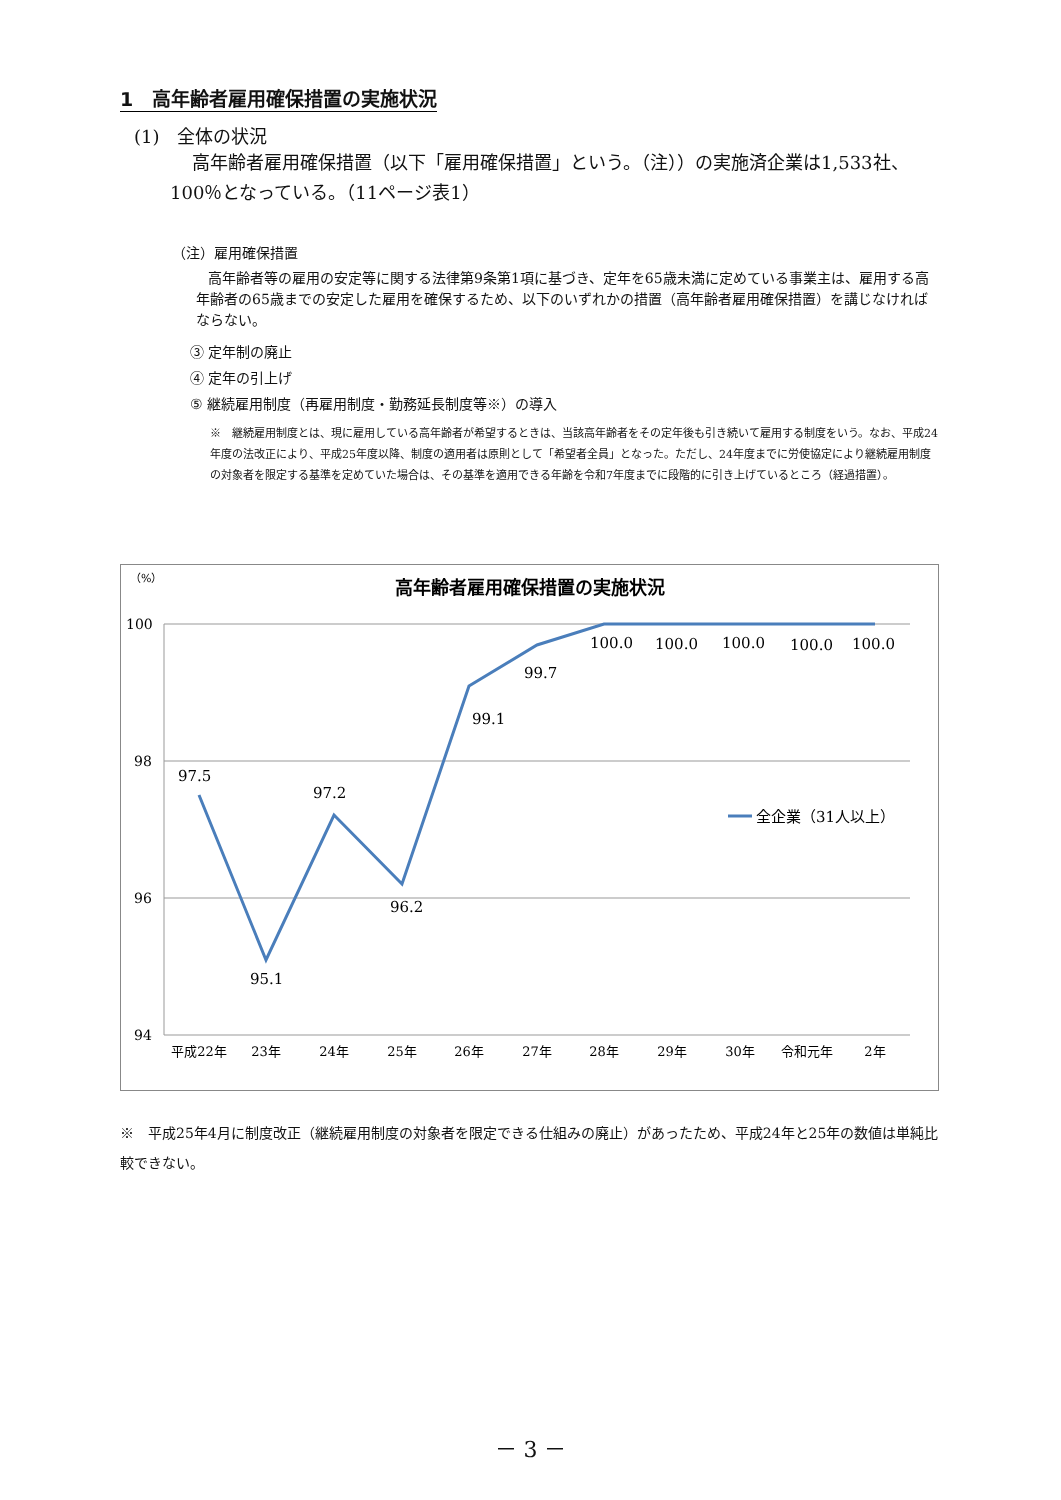1　高年齢者雇用確保措置の実施状況
(1)　全体の状況
高年齢者雇用確保措置（以下「雇用確保措置」という。（注））の実施済企業は1,533社、100％となっている。（11ページ表1）
（注）雇用確保措置
高年齢者等の雇用の安定等に関する法律第9条第1項に基づき、定年を65歳未満に定めている事業主は、雇用する高年齢者の65歳までの安定した雇用を確保するため、以下のいずれかの措置（高年齢者雇用確保措置）を講じなければならない。
③ 定年制の廃止
④ 定年の引上げ
⑤ 継続雇用制度（再雇用制度・勤務延長制度等※）の導入
※　継続雇用制度とは、現に雇用している高年齢者が希望するときは、当該高年齢者をその定年後も引き続いて雇用する制度をいう。なお、平成24年度の法改正により、平成25年度以降、制度の適用者は原則として「希望者全員」となった。ただし、24年度までに労使協定により継続雇用制度の対象者を限定する基準を定めていた場合は、その基準を適用できる年齢を令和7年度までに段階的に引き上げているところ（経過措置）。
（%）
高年齢者雇用確保措置の実施状況
100
98
96
94
97.5
95.1
97.2
96.2
99.1
99.7
100.0
100.0
100.0
100.0
100.0
平成22年
23年
24年
25年
26年
27年
28年
29年
30年
令和元年
2年
全企業（31人以上）
※　平成25年4月に制度改正（継続雇用制度の対象者を限定できる仕組みの廃止）があったため、平成24年と25年の数値は単純比較できない。
－ 3 －